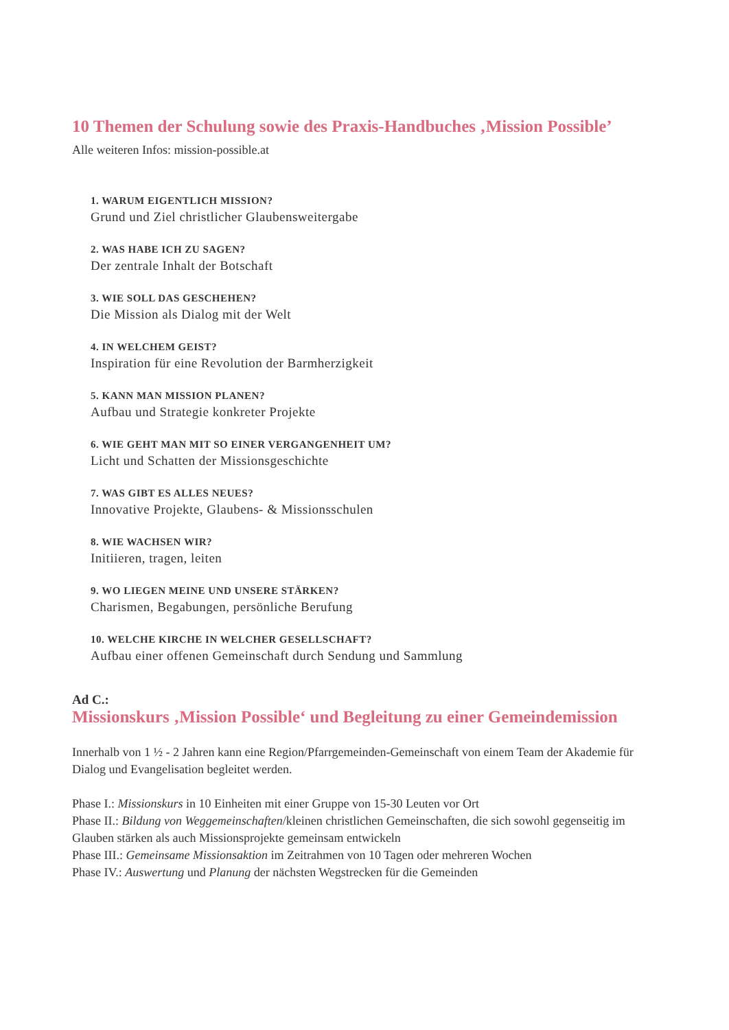10 Themen der Schulung sowie des Praxis-Handbuches ‚Mission Possible’
Alle weiteren Infos: mission-possible.at
1. WARUM EIGENTLICH MISSION?
Grund und Ziel christlicher Glaubensweitergabe
2. WAS HABE ICH ZU SAGEN?
Der zentrale Inhalt der Botschaft
3. WIE SOLL DAS GESCHEHEN?
Die Mission als Dialog mit der Welt
4. IN WELCHEM GEIST?
Inspiration für eine Revolution der Barmherzigkeit
5. KANN MAN MISSION PLANEN?
Aufbau und Strategie konkreter Projekte
6. WIE GEHT MAN MIT SO EINER VERGANGENHEIT UM?
Licht und Schatten der Missionsgeschichte
7. WAS GIBT ES ALLES NEUES?
Innovative Projekte, Glaubens- & Missionsschulen
8. WIE WACHSEN WIR?
Initiieren, tragen, leiten
9. WO LIEGEN MEINE UND UNSERE STÄRKEN?
Charismen, Begabungen, persönliche Berufung
10. WELCHE KIRCHE IN WELCHER GESELLSCHAFT?
Aufbau einer offenen Gemeinschaft durch Sendung und Sammlung
Ad C.:
Missionskurs ‚Mission Possible‘ und Begleitung zu einer Gemeindemission
Innerhalb von 1 ½ - 2 Jahren kann eine Region/Pfarrgemeinden-Gemeinschaft von einem Team der Akademie für Dialog und Evangelisation begleitet werden.
Phase I.: Missionskurs in 10 Einheiten mit einer Gruppe von 15-30 Leuten vor Ort
Phase II.: Bildung von Weggemeinschaften/kleinen christlichen Gemeinschaften, die sich sowohl gegenseitig im Glauben stärken als auch Missionsprojekte gemeinsam entwickeln
Phase III.: Gemeinsame Missionsaktion im Zeitrahmen von 10 Tagen oder mehreren Wochen
Phase IV.: Auswertung und Planung der nächsten Wegstrecken für die Gemeinden